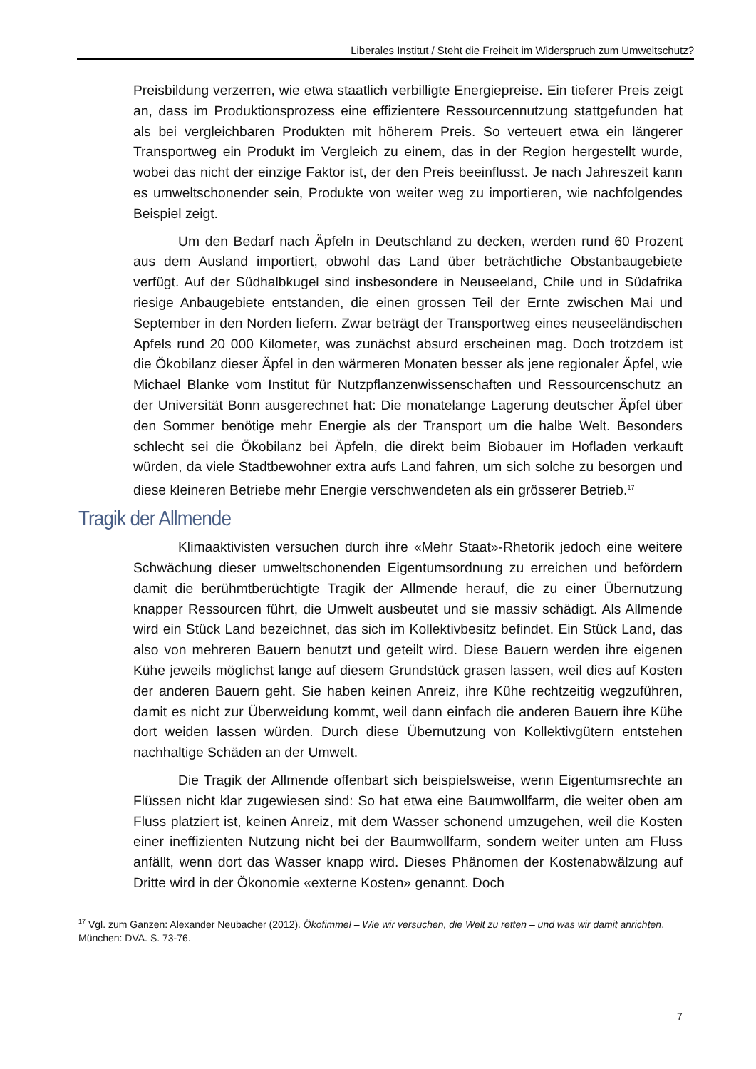Liberales Institut / Steht die Freiheit im Widerspruch zum Umweltschutz?
Preisbildung verzerren, wie etwa staatlich verbilligte Energiepreise. Ein tieferer Preis zeigt an, dass im Produktionsprozess eine effizientere Ressourcennutzung stattgefunden hat als bei vergleichbaren Produkten mit höherem Preis. So verteuert etwa ein längerer Transportweg ein Produkt im Vergleich zu einem, das in der Region hergestellt wurde, wobei das nicht der einzige Faktor ist, der den Preis beeinflusst. Je nach Jahreszeit kann es umweltschonender sein, Produkte von weiter weg zu importieren, wie nachfolgendes Beispiel zeigt.
Um den Bedarf nach Äpfeln in Deutschland zu decken, werden rund 60 Prozent aus dem Ausland importiert, obwohl das Land über beträchtliche Obstanbaugebiete verfügt. Auf der Südhalbkugel sind insbesondere in Neuseeland, Chile und in Südafrika riesige Anbaugebiete entstanden, die einen grossen Teil der Ernte zwischen Mai und September in den Norden liefern. Zwar beträgt der Transportweg eines neuseeländischen Apfels rund 20 000 Kilometer, was zunächst absurd erscheinen mag. Doch trotzdem ist die Ökobilanz dieser Äpfel in den wärmeren Monaten besser als jene regionaler Äpfel, wie Michael Blanke vom Institut für Nutzpflanzenwissenschaften und Ressourcenschutz an der Universität Bonn ausgerechnet hat: Die monatelange Lagerung deutscher Äpfel über den Sommer benötige mehr Energie als der Transport um die halbe Welt. Besonders schlecht sei die Ökobilanz bei Äpfeln, die direkt beim Biobauer im Hofladen verkauft würden, da viele Stadtbewohner extra aufs Land fahren, um sich solche zu besorgen und diese kleineren Betriebe mehr Energie verschwendeten als ein grösserer Betrieb.<sup>17</sup>
Tragik der Allmende
Klimaaktivisten versuchen durch ihre «Mehr Staat»-Rhetorik jedoch eine weitere Schwächung dieser umweltschonenden Eigentumsordnung zu erreichen und befördern damit die berühmtberüchtigte Tragik der Allmende herauf, die zu einer Übernutzung knapper Ressourcen führt, die Umwelt ausbeutet und sie massiv schädigt. Als Allmende wird ein Stück Land bezeichnet, das sich im Kollektivbesitz befindet. Ein Stück Land, das also von mehreren Bauern benutzt und geteilt wird. Diese Bauern werden ihre eigenen Kühe jeweils möglichst lange auf diesem Grundstück grasen lassen, weil dies auf Kosten der anderen Bauern geht. Sie haben keinen Anreiz, ihre Kühe rechtzeitig wegzuführen, damit es nicht zur Überweidung kommt, weil dann einfach die anderen Bauern ihre Kühe dort weiden lassen würden. Durch diese Übernutzung von Kollektivgütern entstehen nachhaltige Schäden an der Umwelt.
Die Tragik der Allmende offenbart sich beispielsweise, wenn Eigentumsrechte an Flüssen nicht klar zugewiesen sind: So hat etwa eine Baumwollfarm, die weiter oben am Fluss platziert ist, keinen Anreiz, mit dem Wasser schonend umzugehen, weil die Kosten einer ineffizienten Nutzung nicht bei der Baumwollfarm, sondern weiter unten am Fluss anfällt, wenn dort das Wasser knapp wird. Dieses Phänomen der Kostenabwälzung auf Dritte wird in der Ökonomie «externe Kosten» genannt. Doch
<sup>17</sup> Vgl. zum Ganzen: Alexander Neubacher (2012). Ökofimmel – Wie wir versuchen, die Welt zu retten – und was wir damit anrichten. München: DVA. S. 73-76.
7